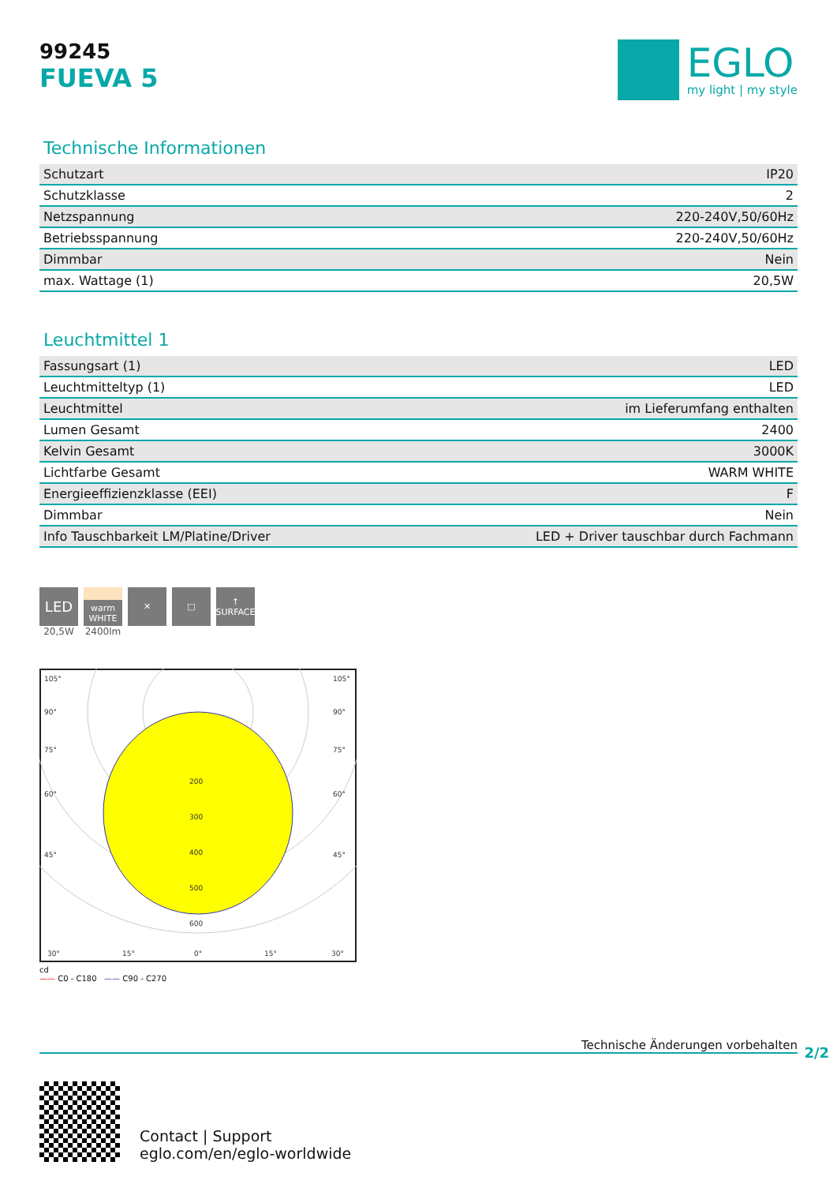99245
FUEVA 5
EGLO
my light | my style
Technische Informationen
| Schutzart | IP20 |
| Schutzklasse | 2 |
| Netzspannung | 220-240V,50/60Hz |
| Betriebsspannung | 220-240V,50/60Hz |
| Dimmbar | Nein |
| max. Wattage (1) | 20,5W |
Leuchtmittel 1
| Fassungsart (1) | LED |
| Leuchtmitteltyp (1) | LED |
| Leuchtmittel | im Lieferumfang enthalten |
| Lumen Gesamt | 2400 |
| Kelvin Gesamt | 3000K |
| Lichtfarbe Gesamt | WARM WHITE |
| Energieeffizienzklasse (EEI) | F |
| Dimmbar | Nein |
| Info Tauschbarkeit LM/Platine/Driver | LED + Driver tauschbar durch Fachmann |
LED
20,5W
warm WHITE
2400lm
✕ □ ↑ SURFACE
105°
105°
90°
90°
75°
75°
60°
60°
45°
45°
200
300
400
500
600
30°
15°
0°
15°
30°
cd
—— C0 - C180 —— C90 - C270
Technische Änderungen vorbehalten
2/2
Contact | Support
eglo.com/en/eglo-worldwide